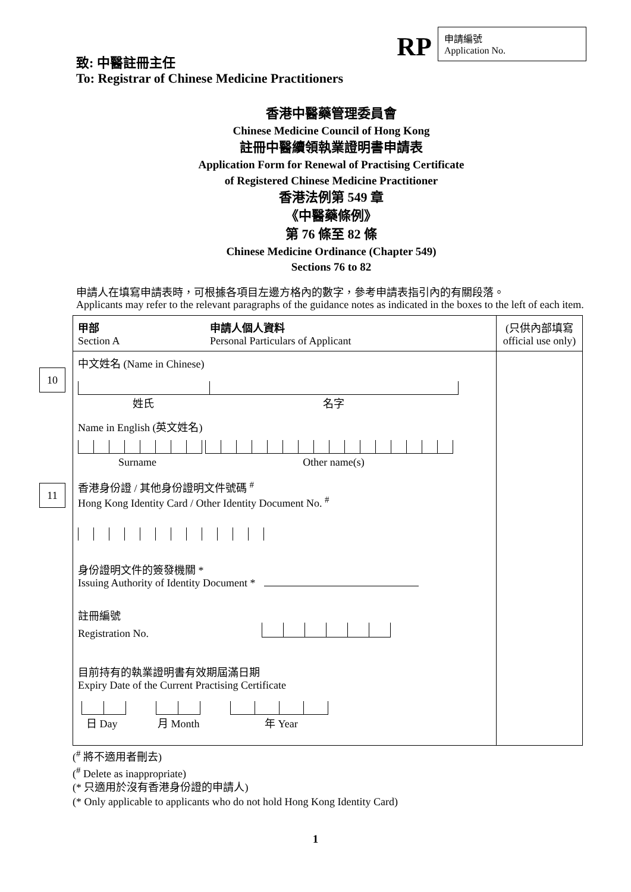RP
申請編號
Application No.
致: 中醫註冊主任
To: Registrar of Chinese Medicine Practitioners
香港中醫藥管理委員會
Chinese Medicine Council of Hong Kong
註冊中醫續領執業證明書申請表
Application Form for Renewal of Practising Certificate
of Registered Chinese Medicine Practitioner
香港法例第 549 章
《中醫藥條例》
第 76 條至 82 條
Chinese Medicine Ordinance (Chapter 549)
Sections 76 to 82
申請人在填寫申請表時，可根據各項目左邊方格內的數字，參考申請表指引內的有關段落。
Applicants may refer to the relevant paragraphs of the guidance notes as indicated in the boxes to the left of each item.
| 甲部 Section A 申請人個人資料 Personal Particulars of Applicant | (只供內部填寫 official use only) |
| 10 中文姓名 (Name in Chinese) 姓氏 名字 Name in English (英文姓名) Surname Other name(s) 11 香港身份證 / 其他身份證明文件號碼 <sup>#</sup> Hong Kong Identity Card / Other Identity Document No. <sup>#</sup> 身份證明文件的簽發機關 * Issuing Authority of Identity Document * 註冊編號 Registration No. 目前持有的執業證明書有效期屆滿日期 Expiry Date of the Current Practising Certificate 日 Day 月 Month 年 Year | |
(<sup>#</sup> 將不適用者刪去)
(<sup>#</sup> Delete as inappropriate)
(* 只適用於沒有香港身份證的申請人)
(* Only applicable to applicants who do not hold Hong Kong Identity Card)
1